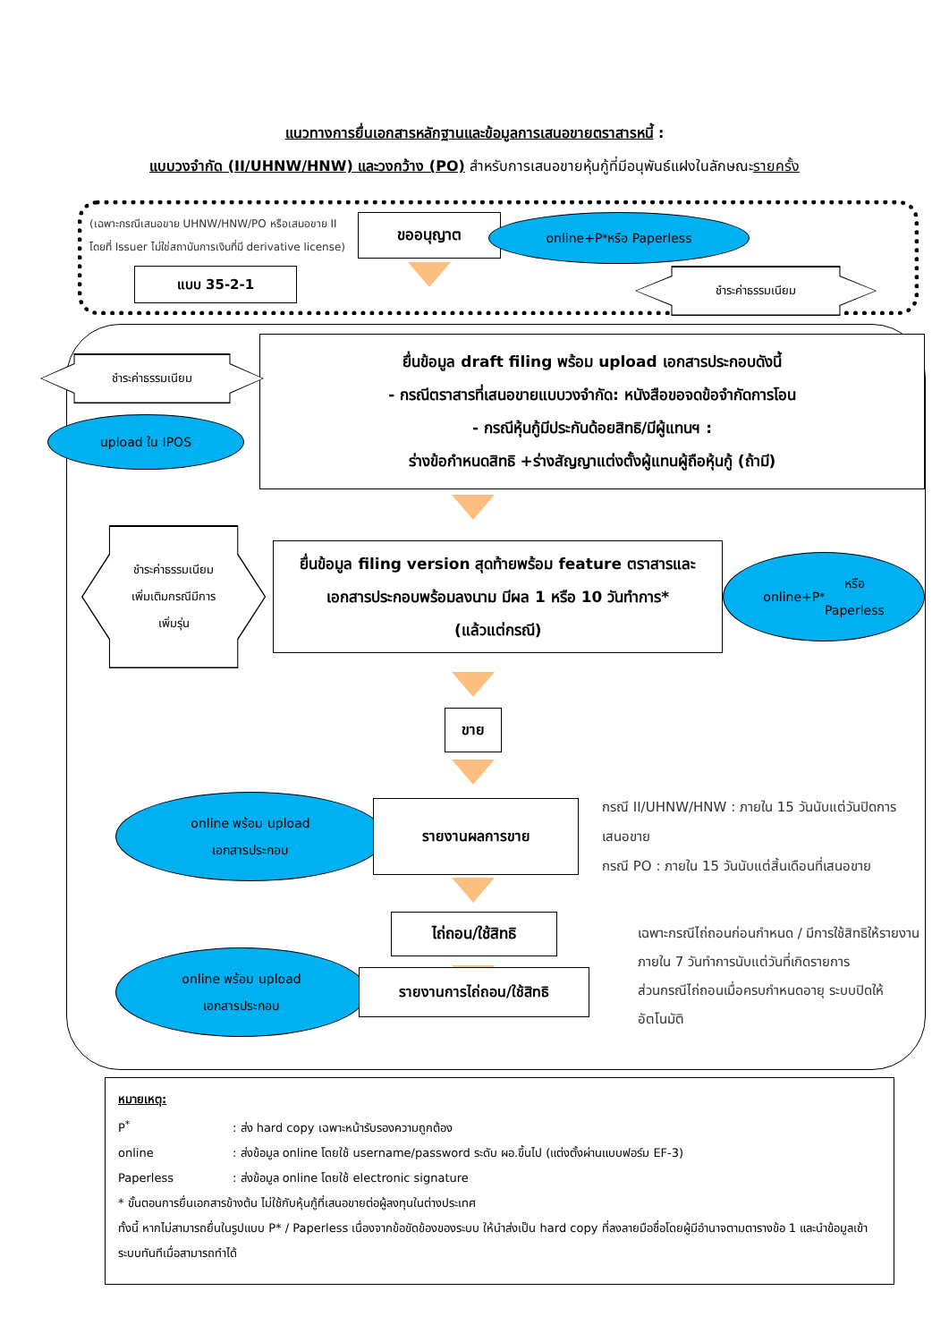แนวทางการยื่นเอกสารหลักฐานและข้อมูลการเสนอขายตราสารหนี้ :
แบบวงจำกัด (II/UHNW/HNW) และวงกว้าง (PO) สำหรับการเสนอขายหุ้นกู้ที่มีอนุพันธ์แฝงในลักษณะรายครั้ง
(เฉพาะกรณีเสนอขาย UHNW/HNW/PO หรือเสนอขาย II โดยที่ Issuer ไม่ใช่สถาบันการเงินที่มี derivative license)
แบบ 35-2-1
ขออนุญาต
online+P<sup>*</sup> หรือ Paperless
ชำระค่าธรรมเนียม
ชำระค่าธรรมเนียม
upload ใน IPOS
ยื่นข้อมูล draft filing พร้อม upload เอกสารประกอบดังนี้
- กรณีตราสารที่เสนอขายแบบวงจำกัด: หนังสือขอจดข้อจำกัดการโอน
- กรณีหุ้นกู้มีประกันด้อยสิทธิ/มีผู้แทนฯ :
ร่างข้อกำหนดสิทธิ +ร่างสัญญาแต่งตั้งผู้แทนผู้ถือหุ้นกู้ (ถ้ามี)
ชำระค่าธรรมเนียม
เพิ่มเติมกรณีมีการ
เพิ่มรุ่น
ยื่นข้อมูล filing version สุดท้ายพร้อม feature ตราสารและ
เอกสารประกอบพร้อมลงนาม มีผล 1 หรือ 10 วันทำการ*
(แล้วแต่กรณี)
online+P<sup>*</sup> หรือ
Paperless
ขาย
online พร้อม upload
เอกสารประกอบ
รายงานผลการขาย
กรณี II/UHNW/HNW : ภายใน 15 วันนับแต่วันปิดการเสนอขาย
กรณี PO : ภายใน 15 วันนับแต่สิ้นเดือนที่เสนอขาย
ไถ่ถอน/ใช้สิทธิ
เฉพาะกรณีไถ่ถอนก่อนกำหนด / มีการใช้สิทธิให้รายงานภายใน 7 วันทำการนับแต่วันที่เกิดรายการ
ส่วนกรณีไถ่ถอนเมื่อครบกำหนดอายุ ระบบปิดให้อัตโนมัติ
online พร้อม upload
เอกสารประกอบ
รายงานการไถ่ถอน/ใช้สิทธิ
หมายเหตุ:
P<sup>*</sup>: ส่ง hard copy เฉพาะหน้ารับรองความถูกต้อง
online: ส่งข้อมูล online โดยใช้ username/password ระดับ ผอ.ขึ้นไป (แต่งตั้งผ่านแบบฟอร์ม EF-3)
Paperless: ส่งข้อมูล online โดยใช้ electronic signature
* ขั้นตอนการยื่นเอกสารข้างต้น ไม่ใช้กับหุ้นกู้ที่เสนอขายต่อผู้ลงทุนในต่างประเทศ
ทั้งนี้ หากไม่สามารถยื่นในรูปแบบ P* / Paperless เนื่องจากข้อขัดข้องของระบบ ให้นำส่งเป็น hard copy ที่ลงลายมือชื่อโดยผู้มีอำนาจตามตารางข้อ 1 และนำข้อมูลเข้าระบบทันทีเมื่อสามารถทำได้